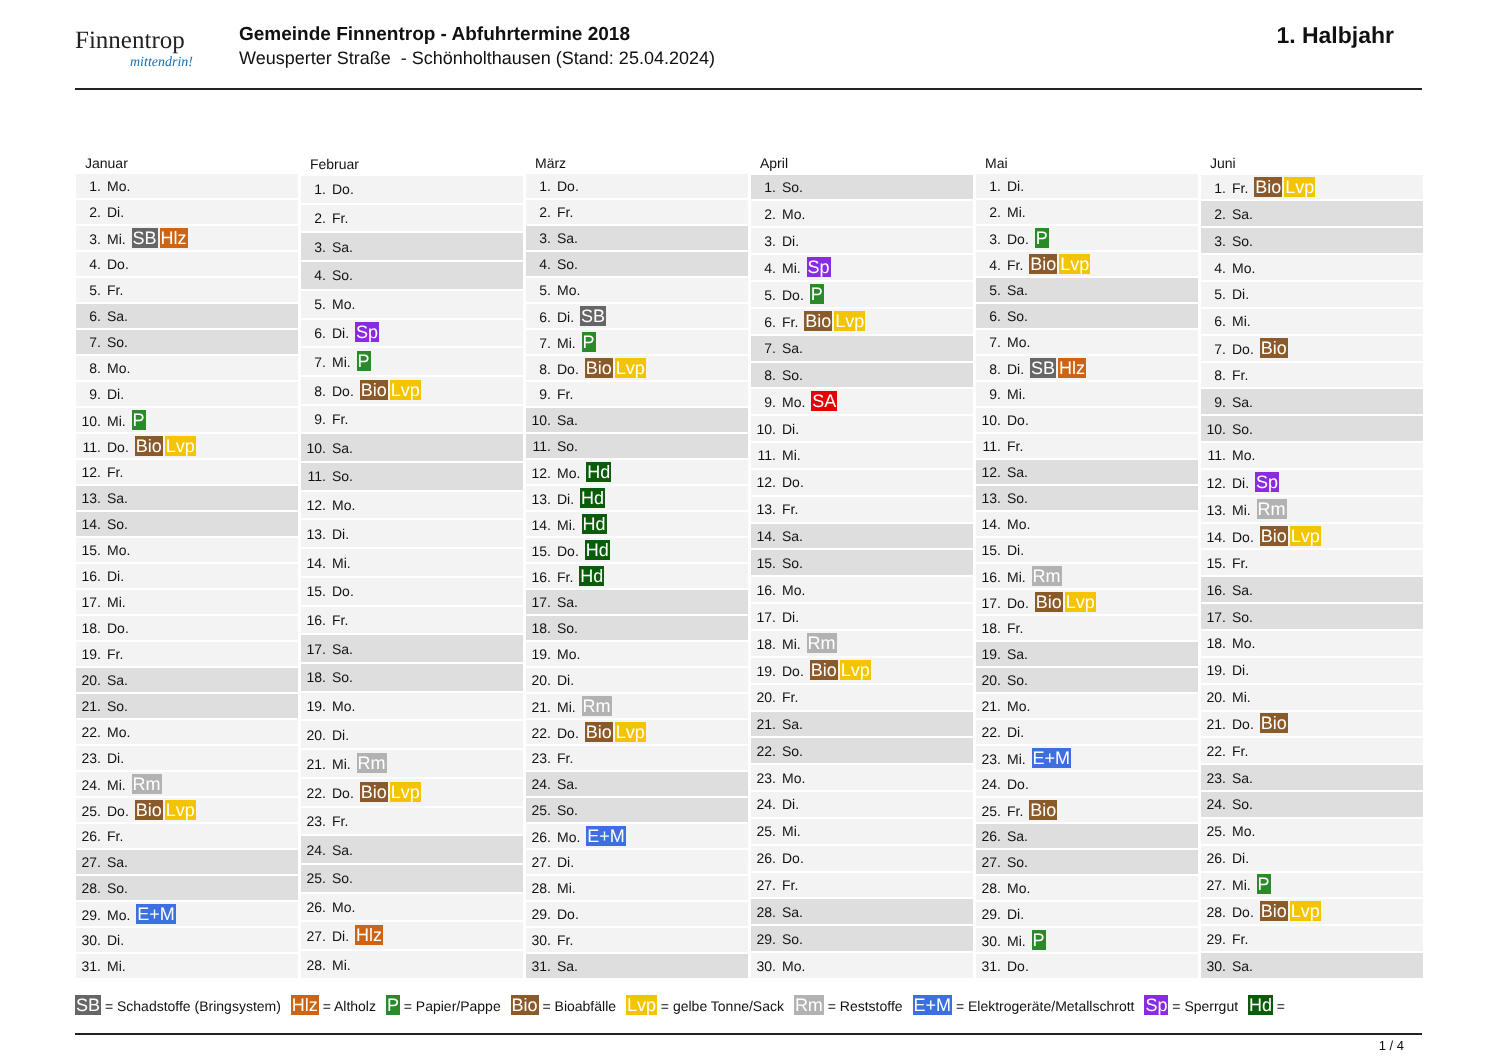Finnentrop
mittendrin!
Gemeinde Finnentrop - Abfuhrtermine 2018
Weusperter Straße - Schönholthausen (Stand: 25.04.2024)
1. Halbjahr
| Januar |
| --- |
| 1. Mo. |
| 2. Di. |
| 3. Mi. SB Hlz |
| 4. Do. |
| 5. Fr. |
| 6. Sa. |
| 7. So. |
| 8. Mo. |
| 9. Di. |
| 10. Mi. P |
| 11. Do. Bio Lvp |
| 12. Fr. |
| 13. Sa. |
| 14. So. |
| 15. Mo. |
| 16. Di. |
| 17. Mi. |
| 18. Do. |
| 19. Fr. |
| 20. Sa. |
| 21. So. |
| 22. Mo. |
| 23. Di. |
| 24. Mi. Rm |
| 25. Do. Bio Lvp |
| 26. Fr. |
| 27. Sa. |
| 28. So. |
| 29. Mo. E+M |
| 30. Di. |
| 31. Mi. |
| Februar |
| --- |
| 1. Do. |
| 2. Fr. |
| 3. Sa. |
| 4. So. |
| 5. Mo. |
| 6. Di. Sp |
| 7. Mi. P |
| 8. Do. Bio Lvp |
| 9. Fr. |
| 10. Sa. |
| 11. So. |
| 12. Mo. |
| 13. Di. |
| 14. Mi. |
| 15. Do. |
| 16. Fr. |
| 17. Sa. |
| 18. So. |
| 19. Mo. |
| 20. Di. |
| 21. Mi. Rm |
| 22. Do. Bio Lvp |
| 23. Fr. |
| 24. Sa. |
| 25. So. |
| 26. Mo. |
| 27. Di. Hlz |
| 28. Mi. |
| März |
| --- |
| 1. Do. |
| 2. Fr. |
| 3. Sa. |
| 4. So. |
| 5. Mo. |
| 6. Di. SB |
| 7. Mi. P |
| 8. Do. Bio Lvp |
| 9. Fr. |
| 10. Sa. |
| 11. So. |
| 12. Mo. Hd |
| 13. Di. Hd |
| 14. Mi. Hd |
| 15. Do. Hd |
| 16. Fr. Hd |
| 17. Sa. |
| 18. So. |
| 19. Mo. |
| 20. Di. |
| 21. Mi. Rm |
| 22. Do. Bio Lvp |
| 23. Fr. |
| 24. Sa. |
| 25. So. |
| 26. Mo. E+M |
| 27. Di. |
| 28. Mi. |
| 29. Do. |
| 30. Fr. |
| 31. Sa. |
| April |
| --- |
| 1. So. |
| 2. Mo. |
| 3. Di. |
| 4. Mi. Sp |
| 5. Do. P |
| 6. Fr. Bio Lvp |
| 7. Sa. |
| 8. So. |
| 9. Mo. SA |
| 10. Di. |
| 11. Mi. |
| 12. Do. |
| 13. Fr. |
| 14. Sa. |
| 15. So. |
| 16. Mo. |
| 17. Di. |
| 18. Mi. Rm |
| 19. Do. Bio Lvp |
| 20. Fr. |
| 21. Sa. |
| 22. So. |
| 23. Mo. |
| 24. Di. |
| 25. Mi. |
| 26. Do. |
| 27. Fr. |
| 28. Sa. |
| 29. So. |
| 30. Mo. |
| Mai |
| --- |
| 1. Di. |
| 2. Mi. |
| 3. Do. P |
| 4. Fr. Bio Lvp |
| 5. Sa. |
| 6. So. |
| 7. Mo. |
| 8. Di. SB Hlz |
| 9. Mi. |
| 10. Do. |
| 11. Fr. |
| 12. Sa. |
| 13. So. |
| 14. Mo. |
| 15. Di. |
| 16. Mi. Rm |
| 17. Do. Bio Lvp |
| 18. Fr. |
| 19. Sa. |
| 20. So. |
| 21. Mo. |
| 22. Di. |
| 23. Mi. E+M |
| 24. Do. |
| 25. Fr. Bio |
| 26. Sa. |
| 27. So. |
| 28. Mo. |
| 29. Di. |
| 30. Mi. P |
| 31. Do. |
| Juni |
| --- |
| 1. Fr. Bio Lvp |
| 2. Sa. |
| 3. So. |
| 4. Mo. |
| 5. Di. |
| 6. Mi. |
| 7. Do. Bio |
| 8. Fr. |
| 9. Sa. |
| 10. So. |
| 11. Mo. |
| 12. Di. Sp |
| 13. Mi. Rm |
| 14. Do. Bio Lvp |
| 15. Fr. |
| 16. Sa. |
| 17. So. |
| 18. Mo. |
| 19. Di. |
| 20. Mi. |
| 21. Do. Bio |
| 22. Fr. |
| 23. Sa. |
| 24. So. |
| 25. Mo. |
| 26. Di. |
| 27. Mi. P |
| 28. Do. Bio Lvp |
| 29. Fr. |
| 30. Sa. |
SB = Schadstoffe (Bringsystem) Hlz = Altholz P = Papier/Pappe Bio = Bioabfälle Lvp = gelbe Tonne/Sack Rm = Reststoffe E+M = Elektrogeräte/Metallschrott Sp = Sperrgut Hd =
1 / 4